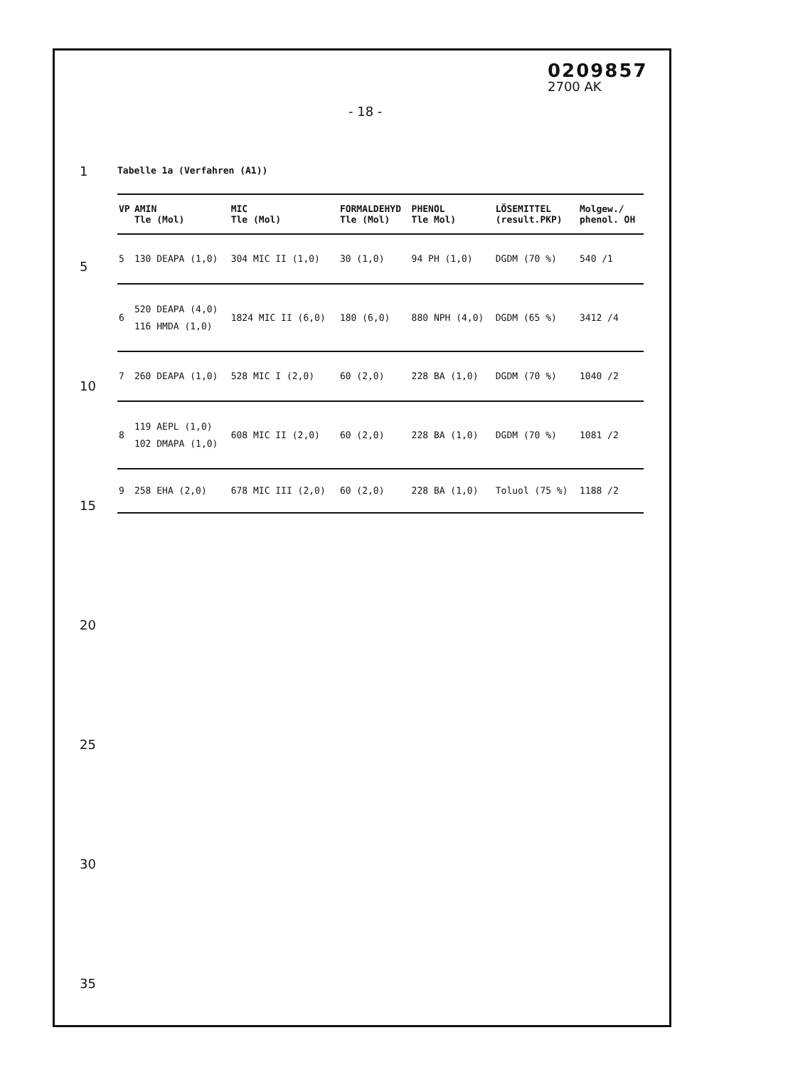0209857
2700 AK
- 18 -
1
5
10
15
20
25
30
35
Tabelle 1a (Verfahren (A1))
| VP | AMIN Tle (Mol) | MIC Tle (Mol) | FORMALDEHYD Tle (Mol) | PHENOL Tle Mol) | LÖSEMITTEL (result.PKP) | Molgew./ phenol. OH |
| --- | --- | --- | --- | --- | --- | --- |
| 5 | 130 DEAPA (1,0) | 304 MIC II (1,0) | 30 (1,0) | 94 PH (1,0) | DGDM (70 %) | 540 /1 |
| 6 | 520 DEAPA (4,0) 116 HMDA (1,0) | 1824 MIC II (6,0) | 180 (6,0) | 880 NPH (4,0) | DGDM (65 %) | 3412 /4 |
| 7 | 260 DEAPA (1,0) | 528 MIC I (2,0) | 60 (2,0) | 228 BA (1,0) | DGDM (70 %) | 1040 /2 |
| 8 | 119 AEPL (1,0) 102 DMAPA (1,0) | 608 MIC II (2,0) | 60 (2,0) | 228 BA (1,0) | DGDM (70 %) | 1081 /2 |
| 9 | 258 EHA (2,0) | 678 MIC III (2,0) | 60 (2,0) | 228 BA (1,0) | Toluol (75 %) | 1188 /2 |